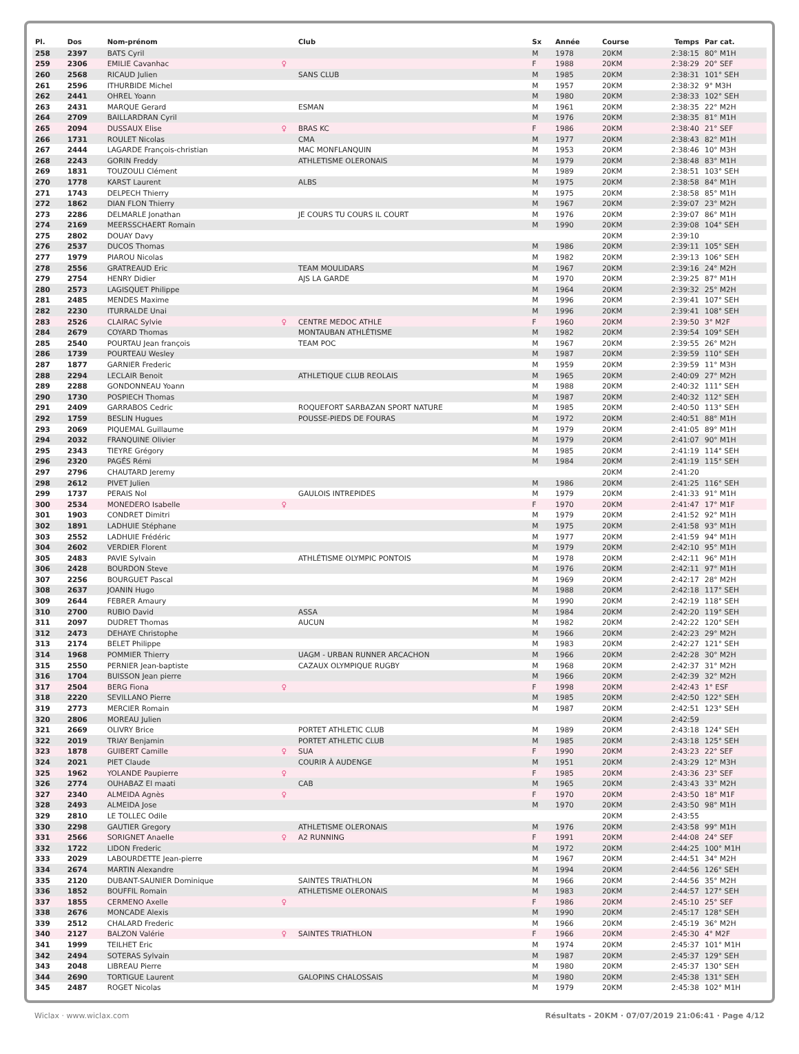| Pl. | Dos | Nom-prénom | | Club | Sx | Année | Course | Temps | Par cat. |
| --- | --- | --- | --- | --- | --- | --- | --- | --- | --- |
| 258 | 2397 | BATS Cyril | | | M | 1978 | 20KM | 2:38:15 | 80° M1H |
| 259 | 2306 | EMILIE Cavanhac | ♀ | | F | 1988 | 20KM | 2:38:29 | 20° SEF |
| 260 | 2568 | RICAUD Julien | | SANS CLUB | M | 1985 | 20KM | 2:38:31 | 101° SEH |
| 261 | 2596 | ITHURBIDE Michel | | | M | 1957 | 20KM | 2:38:32 | 9° M3H |
| 262 | 2441 | OHREL Yoann | | | M | 1980 | 20KM | 2:38:33 | 102° SEH |
| 263 | 2431 | MARQUE Gerard | | ESMAN | M | 1961 | 20KM | 2:38:35 | 22° M2H |
| 264 | 2709 | BAILLARDRAN Cyril | | | M | 1976 | 20KM | 2:38:35 | 81° M1H |
| 265 | 2094 | DUSSAUX Elise | ♀ | BRAS KC | F | 1986 | 20KM | 2:38:40 | 21° SEF |
| 266 | 1731 | ROULET Nicolas | | CMA | M | 1977 | 20KM | 2:38:43 | 82° M1H |
| 267 | 2444 | LAGARDE François-christian | | MAC MONFLANQUIN | M | 1953 | 20KM | 2:38:46 | 10° M3H |
| 268 | 2243 | GORIN Freddy | | ATHLETISME OLERONAIS | M | 1979 | 20KM | 2:38:48 | 83° M1H |
| 269 | 1831 | TOUZOULI Clément | | | M | 1989 | 20KM | 2:38:51 | 103° SEH |
| 270 | 1778 | KARST Laurent | | ALBS | M | 1975 | 20KM | 2:38:58 | 84° M1H |
| 271 | 1743 | DELPECH Thierry | | | M | 1975 | 20KM | 2:38:58 | 85° M1H |
| 272 | 1862 | DIAN FLON Thierry | | | M | 1967 | 20KM | 2:39:07 | 23° M2H |
| 273 | 2286 | DELMARLE Jonathan | | JE COURS TU COURS IL COURT | M | 1976 | 20KM | 2:39:07 | 86° M1H |
| 274 | 2169 | MEERSSCHAERT Romain | | | M | 1990 | 20KM | 2:39:08 | 104° SEH |
| 275 | 2802 | DOUAY Davy | | | | | 20KM | 2:39:10 | |
| 276 | 2537 | DUCOS Thomas | | | M | 1986 | 20KM | 2:39:11 | 105° SEH |
| 277 | 1979 | PIAROU Nicolas | | | M | 1982 | 20KM | 2:39:13 | 106° SEH |
| 278 | 2556 | GRATREAUD Eric | | TEAM MOULIDARS | M | 1967 | 20KM | 2:39:16 | 24° M2H |
| 279 | 2754 | HENRY Didier | | AJS LA GARDE | M | 1970 | 20KM | 2:39:25 | 87° M1H |
| 280 | 2573 | LAGISQUET Philippe | | | M | 1964 | 20KM | 2:39:32 | 25° M2H |
| 281 | 2485 | MENDES Maxime | | | M | 1996 | 20KM | 2:39:41 | 107° SEH |
| 282 | 2230 | ITURRALDE Unai | | | M | 1996 | 20KM | 2:39:41 | 108° SEH |
| 283 | 2526 | CLAIRAC Sylvie | ♀ | CENTRE MEDOC ATHLE | F | 1960 | 20KM | 2:39:50 | 3° M2F |
| 284 | 2679 | COYARD Thomas | | MONTAUBAN ATHLÉTISME | M | 1982 | 20KM | 2:39:54 | 109° SEH |
| 285 | 2540 | POURTAU Jean françois | | TEAM POC | M | 1967 | 20KM | 2:39:55 | 26° M2H |
| 286 | 1739 | POURTEAU Wesley | | | M | 1987 | 20KM | 2:39:59 | 110° SEH |
| 287 | 1877 | GARNIER Frederic | | | M | 1959 | 20KM | 2:39:59 | 11° M3H |
| 288 | 2294 | LECLAIR Benoit | | ATHLETIQUE CLUB REOLAIS | M | 1965 | 20KM | 2:40:09 | 27° M2H |
| 289 | 2288 | GONDONNEAU Yoann | | | M | 1988 | 20KM | 2:40:32 | 111° SEH |
| 290 | 1730 | POSPIECH Thomas | | | M | 1987 | 20KM | 2:40:32 | 112° SEH |
| 291 | 2409 | GARRABOS Cedric | | ROQUEFORT SARBAZAN SPORT NATURE | M | 1985 | 20KM | 2:40:50 | 113° SEH |
| 292 | 1759 | BESLIN Hugues | | POUSSE-PIEDS DE FOURAS | M | 1972 | 20KM | 2:40:51 | 88° M1H |
| 293 | 2069 | PIQUEMAL Guillaume | | | M | 1979 | 20KM | 2:41:05 | 89° M1H |
| 294 | 2032 | FRANQUINE Olivier | | | M | 1979 | 20KM | 2:41:07 | 90° M1H |
| 295 | 2343 | TIEYRE Grégory | | | M | 1985 | 20KM | 2:41:19 | 114° SEH |
| 296 | 2320 | PAGÉS Rémi | | | M | 1984 | 20KM | 2:41:19 | 115° SEH |
| 297 | 2796 | CHAUTARD Jeremy | | | | | 20KM | 2:41:20 | |
| 298 | 2612 | PIVET Julien | | | M | 1986 | 20KM | 2:41:25 | 116° SEH |
| 299 | 1737 | PERAIS Nol | | GAULOIS INTREPIDES | M | 1979 | 20KM | 2:41:33 | 91° M1H |
| 300 | 2534 | MONEDERO Isabelle | ♀ | | F | 1970 | 20KM | 2:41:47 | 17° M1F |
| 301 | 1903 | CONDRET Dimitri | | | M | 1979 | 20KM | 2:41:52 | 92° M1H |
| 302 | 1891 | LADHUIE Stéphane | | | M | 1975 | 20KM | 2:41:58 | 93° M1H |
| 303 | 2552 | LADHUIE Frédéric | | | M | 1977 | 20KM | 2:41:59 | 94° M1H |
| 304 | 2602 | VERDIER Florent | | | M | 1979 | 20KM | 2:42:10 | 95° M1H |
| 305 | 2483 | PAVIE Sylvain | | ATHLÉTISME OLYMPIC PONTOIS | M | 1978 | 20KM | 2:42:11 | 96° M1H |
| 306 | 2428 | BOURDON Steve | | | M | 1976 | 20KM | 2:42:11 | 97° M1H |
| 307 | 2256 | BOURGUET Pascal | | | M | 1969 | 20KM | 2:42:17 | 28° M2H |
| 308 | 2637 | JOANIN Hugo | | | M | 1988 | 20KM | 2:42:18 | 117° SEH |
| 309 | 2644 | FEBRER Amaury | | | M | 1990 | 20KM | 2:42:19 | 118° SEH |
| 310 | 2700 | RUBIO David | | ASSA | M | 1984 | 20KM | 2:42:20 | 119° SEH |
| 311 | 2097 | DUDRET Thomas | | AUCUN | M | 1982 | 20KM | 2:42:22 | 120° SEH |
| 312 | 2473 | DEHAYE Christophe | | | M | 1966 | 20KM | 2:42:23 | 29° M2H |
| 313 | 2174 | BELET Philippe | | | M | 1983 | 20KM | 2:42:27 | 121° SEH |
| 314 | 1968 | POMMIER Thierry | | UAGM - URBAN RUNNER ARCACHON | M | 1966 | 20KM | 2:42:28 | 30° M2H |
| 315 | 2550 | PERNIER Jean-baptiste | | CAZAUX OLYMPIQUE RUGBY | M | 1968 | 20KM | 2:42:37 | 31° M2H |
| 316 | 1704 | BUISSON Jean pierre | | | M | 1966 | 20KM | 2:42:39 | 32° M2H |
| 317 | 2504 | BERG Fiona | ♀ | | F | 1998 | 20KM | 2:42:43 | 1° ESF |
| 318 | 2220 | SEVILLANO Pierre | | | M | 1985 | 20KM | 2:42:50 | 122° SEH |
| 319 | 2773 | MERCIER Romain | | | M | 1987 | 20KM | 2:42:51 | 123° SEH |
| 320 | 2806 | MOREAU Julien | | | | | 20KM | 2:42:59 | |
| 321 | 2669 | OLIVRY Brice | | PORTET ATHLETIC CLUB | M | 1989 | 20KM | 2:43:18 | 124° SEH |
| 322 | 2019 | TRIAY Benjamin | | PORTET ATHLETIC CLUB | M | 1985 | 20KM | 2:43:18 | 125° SEH |
| 323 | 1878 | GUIBERT Camille | ♀ | SUA | F | 1990 | 20KM | 2:43:23 | 22° SEF |
| 324 | 2021 | PIET Claude | | COURIR À AUDENGE | M | 1951 | 20KM | 2:43:29 | 12° M3H |
| 325 | 1962 | YOLANDE Paupierre | ♀ | | F | 1985 | 20KM | 2:43:36 | 23° SEF |
| 326 | 2774 | OUHABAZ El maati | | CAB | M | 1965 | 20KM | 2:43:43 | 33° M2H |
| 327 | 2340 | ALMEIDA Agnès | ♀ | | F | 1970 | 20KM | 2:43:50 | 18° M1F |
| 328 | 2493 | ALMEIDA Jose | | | M | 1970 | 20KM | 2:43:50 | 98° M1H |
| 329 | 2810 | LE TOLLEC Odile | | | | | 20KM | 2:43:55 | |
| 330 | 2298 | GAUTIER Gregory | | ATHLETISME OLERONAIS | M | 1976 | 20KM | 2:43:58 | 99° M1H |
| 331 | 2566 | SORIGNET Anaelle | ♀ | A2 RUNNING | F | 1991 | 20KM | 2:44:08 | 24° SEF |
| 332 | 1722 | LIDON Frederic | | | M | 1972 | 20KM | 2:44:25 | 100° M1H |
| 333 | 2029 | LABOURDETTE Jean-pierre | | | M | 1967 | 20KM | 2:44:51 | 34° M2H |
| 334 | 2674 | MARTIN Alexandre | | | M | 1994 | 20KM | 2:44:56 | 126° SEH |
| 335 | 2120 | DUBANT-SAUNIER Dominique | | SAINTES TRIATHLON | M | 1966 | 20KM | 2:44:56 | 35° M2H |
| 336 | 1852 | BOUFFIL Romain | | ATHLETISME OLERONAIS | M | 1983 | 20KM | 2:44:57 | 127° SEH |
| 337 | 1855 | CERMENO Axelle | ♀ | | F | 1986 | 20KM | 2:45:10 | 25° SEF |
| 338 | 2676 | MONCADE Alexis | | | M | 1990 | 20KM | 2:45:17 | 128° SEH |
| 339 | 2512 | CHALARD Frederic | | | M | 1966 | 20KM | 2:45:19 | 36° M2H |
| 340 | 2127 | BALZON Valérie | ♀ | SAINTES TRIATHLON | F | 1966 | 20KM | 2:45:30 | 4° M2F |
| 341 | 1999 | TEILHET Eric | | | M | 1974 | 20KM | 2:45:37 | 101° M1H |
| 342 | 2494 | SOTERAS Sylvain | | | M | 1987 | 20KM | 2:45:37 | 129° SEH |
| 343 | 2048 | LIBREAU Pierre | | | M | 1980 | 20KM | 2:45:37 | 130° SEH |
| 344 | 2690 | TORTIGUE Laurent | | GALOPINS CHALOSSAIS | M | 1980 | 20KM | 2:45:38 | 131° SEH |
| 345 | 2487 | ROGET Nicolas | | | M | 1979 | 20KM | 2:45:38 | 102° M1H |
Wiclax · www.wiclax.com Résultats - 20KM · 07/07/2019 21:06:41 · Page 4/12